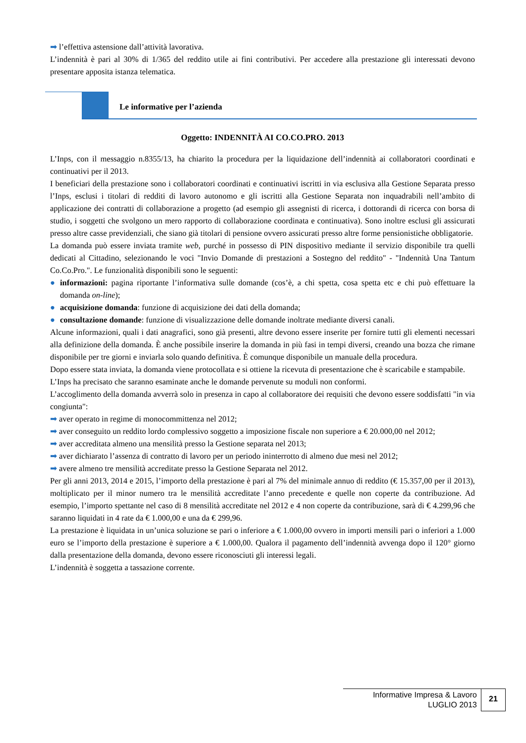➡ l’effettiva astensione dall’attività lavorativa.
L’indennità è pari al 30% di 1/365 del reddito utile ai fini contributivi. Per accedere alla prestazione gli interessati devono presentare apposita istanza telematica.
Le informative per l’azienda
Oggetto: INDENNITÀ AI CO.CO.PRO. 2013
L’Inps, con il messaggio n.8355/13, ha chiarito la procedura per la liquidazione dell’indennità ai collaboratori coordinati e continuativi per il 2013.
I beneficiari della prestazione sono i collaboratori coordinati e continuativi iscritti in via esclusiva alla Gestione Separata presso l’Inps, esclusi i titolari di redditi di lavoro autonomo e gli iscritti alla Gestione Separata non inquadrabili nell’ambito di applicazione dei contratti di collaborazione a progetto (ad esempio gli assegnisti di ricerca, i dottorandi di ricerca con borsa di studio, i soggetti che svolgono un mero rapporto di collaborazione coordinata e continuativa). Sono inoltre esclusi gli assicurati presso altre casse previdenziali, che siano già titolari di pensione ovvero assicurati presso altre forme pensionistiche obbligatorie.
La domanda può essere inviata tramite web, purché in possesso di PIN dispositivo mediante il servizio disponibile tra quelli dedicati al Cittadino, selezionando le voci "Invio Domande di prestazioni a Sostegno del reddito" - "Indennità Una Tantum Co.Co.Pro.". Le funzionalità disponibili sono le seguenti:
● informazioni: pagina riportante l’informativa sulle domande (cos’è, a chi spetta, cosa spetta etc e chi può effettuare la domanda on-line);
● acquisizione domanda: funzione di acquisizione dei dati della domanda;
● consultazione domande: funzione di visualizzazione delle domande inoltrate mediante diversi canali.
Alcune informazioni, quali i dati anagrafici, sono già presenti, altre devono essere inserite per fornire tutti gli elementi necessari alla definizione della domanda. È anche possibile inserire la domanda in più fasi in tempi diversi, creando una bozza che rimane disponibile per tre giorni e inviarla solo quando definitiva. È comunque disponibile un manuale della procedura.
Dopo essere stata inviata, la domanda viene protocollata e si ottiene la ricevuta di presentazione che è scaricabile e stampabile.
L’Inps ha precisato che saranno esaminate anche le domande pervenute su moduli non conformi.
L’accoglimento della domanda avverrà solo in presenza in capo al collaboratore dei requisiti che devono essere soddisfatti "in via congiunta":
➡ aver operato in regime di monocommittenza nel 2012;
➡ aver conseguito un reddito lordo complessivo soggetto a imposizione fiscale non superiore a € 20.000,00 nel 2012;
➡ aver accreditata almeno una mensilità presso la Gestione separata nel 2013;
➡ aver dichiarato l’assenza di contratto di lavoro per un periodo ininterrotto di almeno due mesi nel 2012;
➡ avere almeno tre mensilità accreditate presso la Gestione Separata nel 2012.
Per gli anni 2013, 2014 e 2015, l’importo della prestazione è pari al 7% del minimale annuo di reddito (€ 15.357,00 per il 2013), moltiplicato per il minor numero tra le mensilità accreditate l’anno precedente e quelle non coperte da contribuzione. Ad esempio, l’importo spettante nel caso di 8 mensilità accreditate nel 2012 e 4 non coperte da contribuzione, sarà di € 4.299,96 che saranno liquidati in 4 rate da € 1.000,00 e una da € 299,96.
La prestazione è liquidata in un’unica soluzione se pari o inferiore a € 1.000,00 ovvero in importi mensili pari o inferiori a 1.000 euro se l’importo della prestazione è superiore a € 1.000,00. Qualora il pagamento dell’indennità avvenga dopo il 120° giorno dalla presentazione della domanda, devono essere riconosciuti gli interessi legali.
L’indennità è soggetta a tassazione corrente.
Informative Impresa & Lavoro
LUGLIO 2013
21